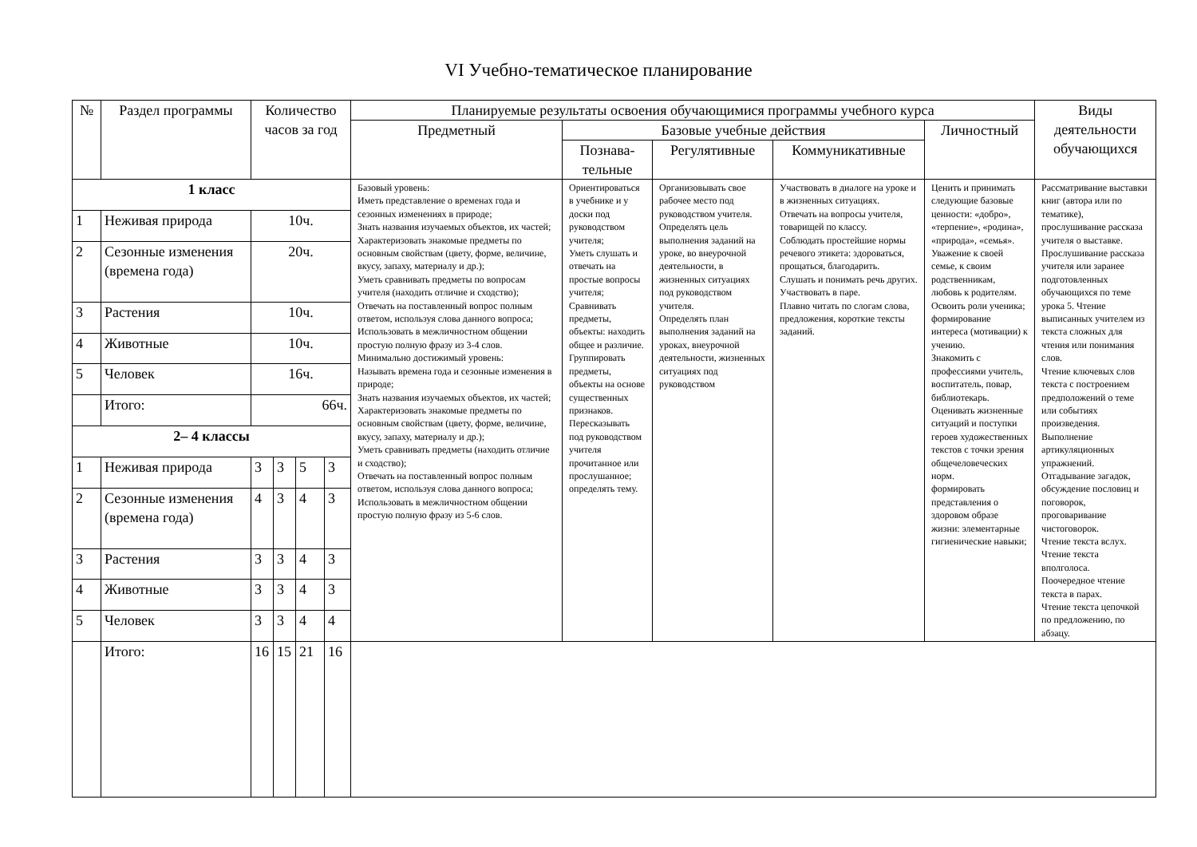VI Учебно-тематическое планирование
| № | Раздел программы | Количество часов за год | | | | Планируемые результаты освоения обучающимися программы учебного курса | | | | | Виды деятельности обучающихся |
| --- | --- | --- | --- | --- | --- | --- | --- | --- | --- | --- | --- |
| | | | | | | Предметный | Базовые учебные действия | | | Личностный | |
| | | | | | | | Познава-тельные | Регулятивные | Коммуникативные | | |
| 1 класс | | | | | | Базовый уровень: Иметь представление о временах года и сезонных изменениях в природе; Знать названия изучаемых объектов, их частей; Характеризовать знакомые предметы по основным свойствам (цвету, форме, величине, вкусу, запаху, материалу и др.); Уметь сравнивать предметы по вопросам учителя (находить отличие и сходство); Отвечать на поставленный вопрос полным ответом, используя слова данного вопроса; Использовать в межличностном общении простую полную фразу из 3-4 слов. Минимально достижимый уровень: Называть времена года и сезонные изменения в природе; Знать названия изучаемых объектов, их частей; Характеризовать знакомые предметы по основным свойствам (цвету, форме, величине, вкусу, запаху, материалу и др.); Уметь сравнивать предметы (находить отличие и сходство); Отвечать на поставленный вопрос полным ответом, используя слова данного вопроса; Использовать в межличностном общении простую полную фразу из 5-6 слов. | Ориентироваться в учебнике и у доски под руководством учителя; Уметь слушать и отвечать на простые вопросы учителя; Сравнивать предметы, объекты: находить общее и различие. Группировать предметы, объекты на основе существенных признаков. Пересказывать под руководством учителя прочитанное или прослушанное; определять тему. | Организовывать свое рабочее место под руководством учителя. Определять цель выполнения заданий на уроке, во внеурочной деятельности, в жизненных ситуациях под руководством учителя. Определять план выполнения заданий на уроках, внеурочной деятельности, жизненных ситуациях под руководством | Участвовать в диалоге на уроке и в жизненных ситуациях. Отвечать на вопросы учителя, товарищей по классу. Соблюдать простейшие нормы речевого этикета: здороваться, прощаться, благодарить. Слушать и понимать речь других. Участвовать в паре. Плавно читать по слогам слова, предложения, короткие тексты заданий. | Ценить и принимать следующие базовые ценности: «добро», «терпение», «родина», «природа», «семья». Уважение к своей семье, к своим родственникам, любовь к родителям. Освоить роли ученика; формирование интереса (мотивации) к учению. Знакомить с профессиями учитель, воспитатель, повар, библиотекарь. Оценивать жизненные ситуаций и поступки героев художественных текстов с точки зрения общечеловеческих норм. формировать представления о здоровом образе жизни: элементарные гигиенические навыки; | Рассматривание выставки книг (автора или по тематике), прослушивание рассказа учителя о выставке. Прослушивание рассказа учителя или заранее подготовленных обучающихся по теме урока 5. Чтение выписанных учителем из текста сложных для чтения или понимания слов. Чтение ключевых слов текста с построением предположений о теме или событиях произведения. Выполнение артикуляционных упражнений. Отгадывание загадок, обсуждение пословиц и поговорок, проговаривание чистоговорок. Чтение текста вслух. Чтение текста вполголоса. Поочередное чтение текста в парах. Чтение текста цепочкой по предложению, по абзацу. |
| 1 | Неживая природа | 10ч. | | | | | | | | | |
| 2 | Сезонные изменения (времена года) | 20ч. | | | | | | | | | |
| 3 | Растения | 10ч. | | | | | | | | | |
| 4 | Животные | 10ч. | | | | | | | | | |
| 5 | Человек | 16ч. | | | | | | | | | |
| | Итого: | 66ч. | | | | | | | | | |
| 2– 4 классы | | | | | | | | | | | |
| 1 | Неживая природа | 3 | 3 | 5 | 3 | | | | | | |
| 2 | Сезонные изменения (времена года) | 4 | 3 | 4 | 3 | | | | | | |
| 3 | Растения | 3 | 3 | 4 | 3 | | | | | | |
| 4 | Животные | 3 | 3 | 4 | 3 | | | | | | |
| 5 | Человек | 3 | 3 | 4 | 4 | | | | | | |
| | Итого: | 16 | 15 | 21 | 16 | | | | | | |